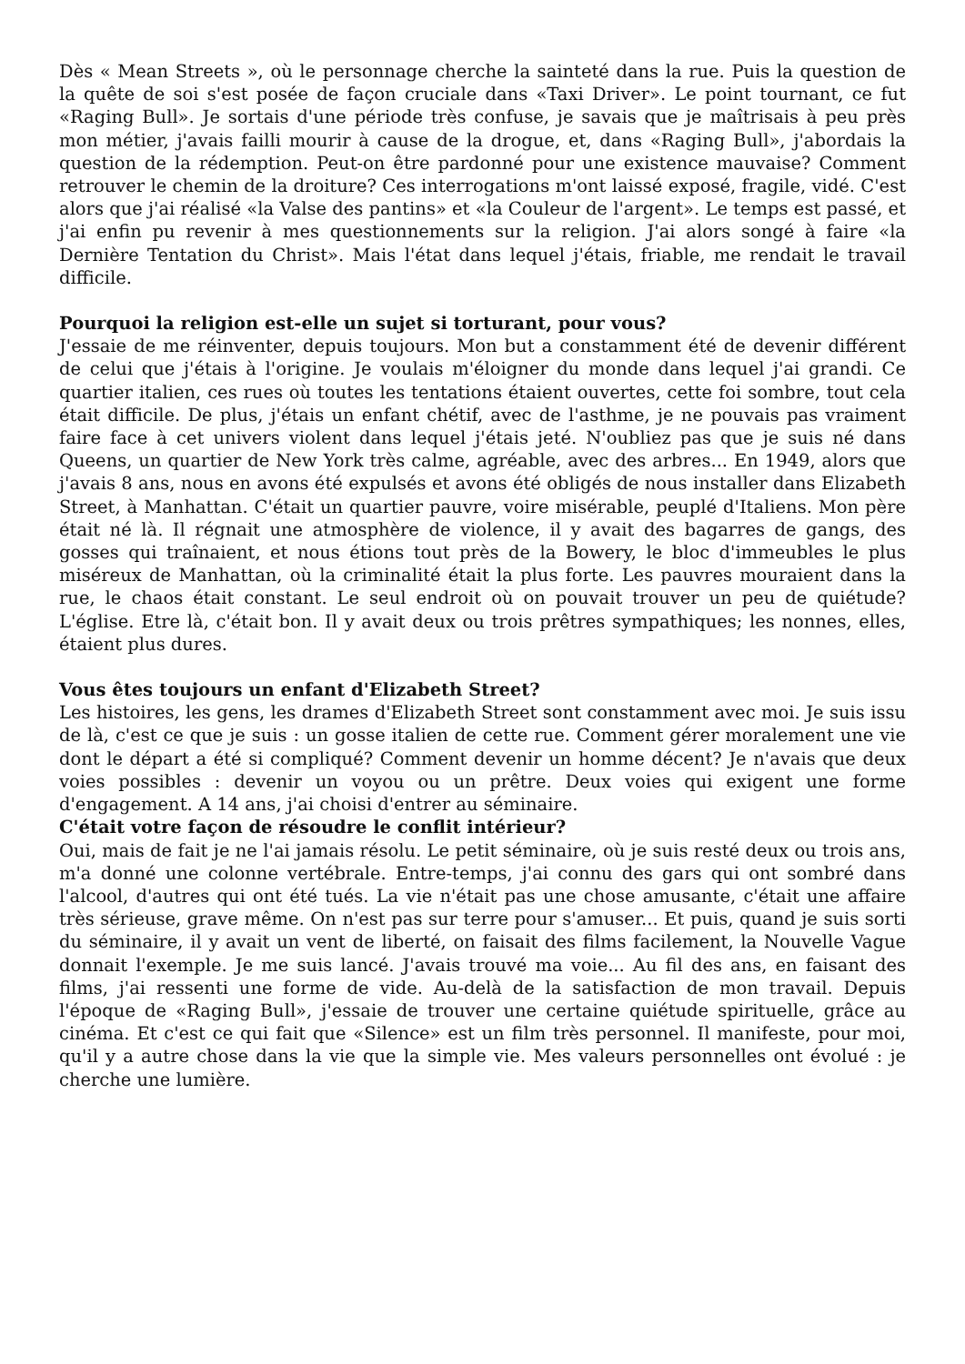Dès « Mean Streets », où le personnage cherche la sainteté dans la rue. Puis la question de la quête de soi s'est posée de façon cruciale dans «Taxi Driver». Le point tournant, ce fut «Raging Bull». Je sortais d'une période très confuse, je savais que je maîtrisais à peu près mon métier, j'avais failli mourir à cause de la drogue, et, dans «Raging Bull», j'abordais la question de la rédemption. Peut-on être pardonné pour une existence mauvaise? Comment retrouver le chemin de la droiture? Ces interrogations m'ont laissé exposé, fragile, vidé. C'est alors que j'ai réalisé «la Valse des pantins» et «la Couleur de l'argent». Le temps est passé, et j'ai enfin pu revenir à mes questionnements sur la religion. J'ai alors songé à faire «la Dernière Tentation du Christ». Mais l'état dans lequel j'étais, friable, me rendait le travail difficile.
Pourquoi la religion est-elle un sujet si torturant, pour vous?
J'essaie de me réinventer, depuis toujours. Mon but a constamment été de devenir différent de celui que j'étais à l'origine. Je voulais m'éloigner du monde dans lequel j'ai grandi. Ce quartier italien, ces rues où toutes les tentations étaient ouvertes, cette foi sombre, tout cela était difficile. De plus, j'étais un enfant chétif, avec de l'asthme, je ne pouvais pas vraiment faire face à cet univers violent dans lequel j'étais jeté. N'oubliez pas que je suis né dans Queens, un quartier de New York très calme, agréable, avec des arbres... En 1949, alors que j'avais 8 ans, nous en avons été expulsés et avons été obligés de nous installer dans Elizabeth Street, à Manhattan. C'était un quartier pauvre, voire misérable, peuplé d'Italiens. Mon père était né là. Il régnait une atmosphère de violence, il y avait des bagarres de gangs, des gosses qui traînaient, et nous étions tout près de la Bowery, le bloc d'immeubles le plus miséreux de Manhattan, où la criminalité était la plus forte. Les pauvres mouraient dans la rue, le chaos était constant. Le seul endroit où on pouvait trouver un peu de quiétude? L'église. Etre là, c'était bon. Il y avait deux ou trois prêtres sympathiques; les nonnes, elles, étaient plus dures.
Vous êtes toujours un enfant d'Elizabeth Street?
Les histoires, les gens, les drames d'Elizabeth Street sont constamment avec moi. Je suis issu de là, c'est ce que je suis : un gosse italien de cette rue. Comment gérer moralement une vie dont le départ a été si compliqué? Comment devenir un homme décent? Je n'avais que deux voies possibles : devenir un voyou ou un prêtre. Deux voies qui exigent une forme d'engagement. A 14 ans, j'ai choisi d'entrer au séminaire.
C'était votre façon de résoudre le conflit intérieur?
Oui, mais de fait je ne l'ai jamais résolu. Le petit séminaire, où je suis resté deux ou trois ans, m'a donné une colonne vertébrale. Entre-temps, j'ai connu des gars qui ont sombré dans l'alcool, d'autres qui ont été tués. La vie n'était pas une chose amusante, c'était une affaire très sérieuse, grave même. On n'est pas sur terre pour s'amuser... Et puis, quand je suis sorti du séminaire, il y avait un vent de liberté, on faisait des films facilement, la Nouvelle Vague donnait l'exemple. Je me suis lancé. J'avais trouvé ma voie... Au fil des ans, en faisant des films, j'ai ressenti une forme de vide. Au-delà de la satisfaction de mon travail. Depuis l'époque de «Raging Bull», j'essaie de trouver une certaine quiétude spirituelle, grâce au cinéma. Et c'est ce qui fait que «Silence» est un film très personnel. Il manifeste, pour moi, qu'il y a autre chose dans la vie que la simple vie. Mes valeurs personnelles ont évolué : je cherche une lumière.